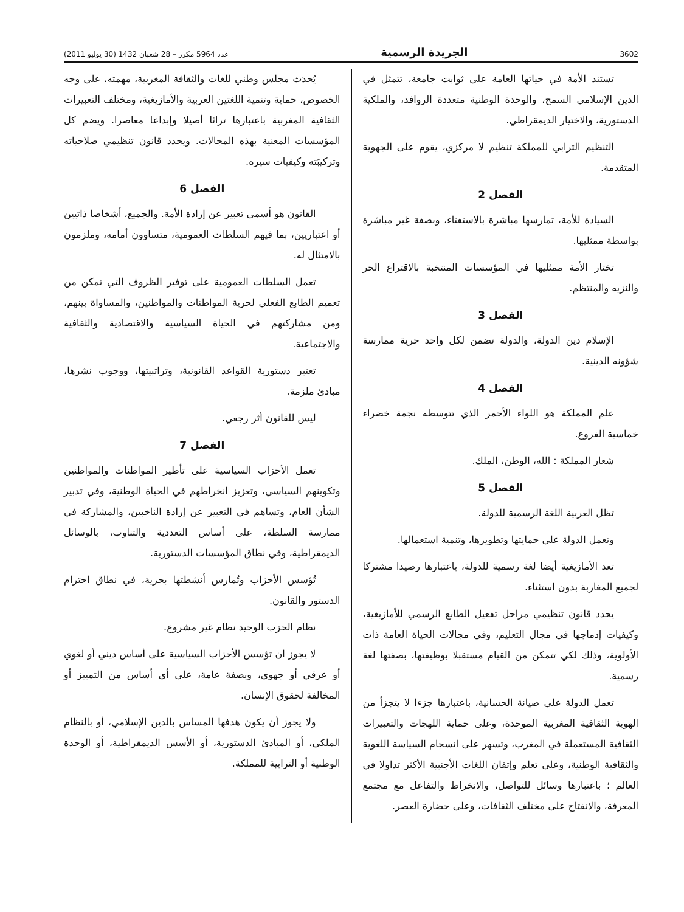3602 الجريدة الرسمية عدد 5964 مكرر – 28 شعبان 1432 (30 يوليو 2011)
تستند الأمة في حياتها العامة على ثوابت جامعة، تتمثل في الدين الإسلامي السمح، والوحدة الوطنية متعددة الروافد، والملكية الدستورية، والاختيار الديمقراطي.
التنظيم الترابي للمملكة تنظيم لا مركزي، يقوم على الجهوية المتقدمة.
الفصل 2
السيادة للأمة، تمارسها مباشرة بالاستفتاء، وبصفة غير مباشرة بواسطة ممثليها.
تختار الأمة ممثليها في المؤسسات المنتخبة بالاقتراع الحر والنزيه والمنتظم.
الفصل 3
الإسلام دين الدولة، والدولة تضمن لكل واحد حرية ممارسة شؤونه الدينية.
الفصل 4
علم المملكة هو اللواء الأحمر الذي تتوسطه نجمة خضراء خماسية الفروع.
شعار المملكة : الله، الوطن، الملك.
الفصل 5
تظل العربية اللغة الرسمية للدولة.
وتعمل الدولة على حمايتها وتطويرها، وتنمية استعمالها.
تعد الأمازيغية أيضا لغة رسمية للدولة، باعتبارها رصيدا مشتركا لجميع المغاربة بدون استثناء.
يحدد قانون تنظيمي مراحل تفعيل الطابع الرسمي للأمازيغية، وكيفيات إدماجها في مجال التعليم، وفي مجالات الحياة العامة ذات الأولوية، وذلك لكي تتمكن من القيام مستقبلا بوظيفتها، بصفتها لغة رسمية.
تعمل الدولة على صيانة الحسانية، باعتبارها جزءا لا يتجزأ من الهوية الثقافية المغربية الموحدة، وعلى حماية اللهجات والتعبيرات الثقافية المستعملة في المغرب، وتسهر على انسجام السياسة اللغوية والثقافية الوطنية، وعلى تعلم وإتقان اللغات الأجنبية الأكثر تداولا في العالم ؛ باعتبارها وسائل للتواصل، والانخراط والتفاعل مع مجتمع المعرفة، والانفتاح على مختلف الثقافات، وعلى حضارة العصر.
يُحدَث مجلس وطني للغات والثقافة المغربية، مهمته، على وجه الخصوص، حماية وتنمية اللغتين العربية والأمازيغية، ومختلف التعبيرات الثقافية المغربية باعتبارها تراثا أصيلا وإبداعا معاصرا. ويضم كل المؤسسات المعنية بهذه المجالات. ويحدد قانون تنظيمي صلاحياته وتركيبَته وكيفيات سيره.
الفصل 6
القانون هو أسمى تعبير عن إرادة الأمة. والجميع، أشخاصا ذاتيين أو اعتباريين، بما فيهم السلطات العمومية، متساوون أمامه، وملزمون بالامتثال له.
تعمل السلطات العمومية على توفير الظروف التي تمكن من تعميم الطابع الفعلي لحرية المواطنات والمواطنين، والمساواة بينهم، ومن مشاركتهم في الحياة السياسية والاقتصادية والثقافية والاجتماعية.
تعتبر دستورية القواعد القانونية، وتراتبيتها، ووجوب نشرها، مبادئ ملزمة.
ليس للقانون أثر رجعي.
الفصل 7
تعمل الأحزاب السياسية على تأطير المواطنات والمواطنين وتكوينهم السياسي، وتعزيز انخراطهم في الحياة الوطنية، وفي تدبير الشأن العام، وتساهم في التعبير عن إرادة الناخبين، والمشاركة في ممارسة السلطة، على أساس التعددية والتناوب، بالوسائل الديمقراطية، وفي نطاق المؤسسات الدستورية.
تُؤسس الأحزاب وتُمارس أنشطتها بحرية، في نطاق احترام الدستور والقانون.
نظام الحزب الوحيد نظام غير مشروع.
لا يجوز أن تؤسس الأحزاب السياسية على أساس ديني أو لغوي أو عرقي أو جهوي، وبصفة عامة، على أي أساس من التمييز أو المخالفة لحقوق الإنسان.
ولا يجوز أن يكون هدفها المساس بالدين الإسلامي، أو بالنظام الملكي، أو المبادئ الدستورية، أو الأسس الديمقراطية، أو الوحدة الوطنية أو الترابية للمملكة.